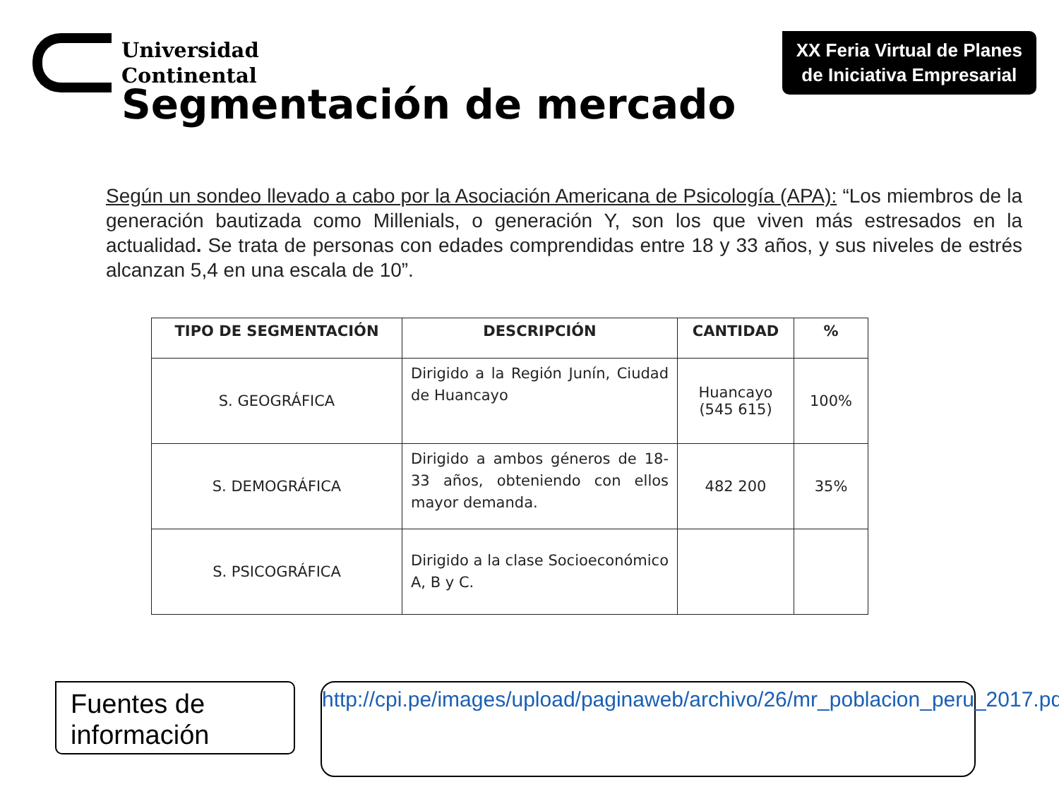Universidad
Continental
XX Feria Virtual de Planes
de Iniciativa Empresarial
Segmentación de mercado
Según un sondeo llevado a cabo por la Asociación Americana de Psicología (APA): “Los miembros de la generación bautizada como Millenials, o generación Y, son los que viven más estresados en la actualidad. Se trata de personas con edades comprendidas entre 18 y 33 años, y sus niveles de estrés alcanzan 5,4 en una escala de 10”.
| TIPO DE SEGMENTACIÓN | DESCRIPCIÓN | CANTIDAD | % |
| --- | --- | --- | --- |
| S. GEOGRÁFICA | Dirigido a la Región Junín, Ciudad de Huancayo | Huancayo (545 615) | 100% |
| S. DEMOGRÁFICA | Dirigido a ambos géneros de 18-33 años, obteniendo con ellos mayor demanda. | 482 200 | 35% |
| S. PSICOGRÁFICA | Dirigido a la clase Socioeconómico A, B y C. | | |
Fuentes de información
http://cpi.pe/images/upload/paginaweb/archivo/26/mr_poblacion_peru_2017.pdf